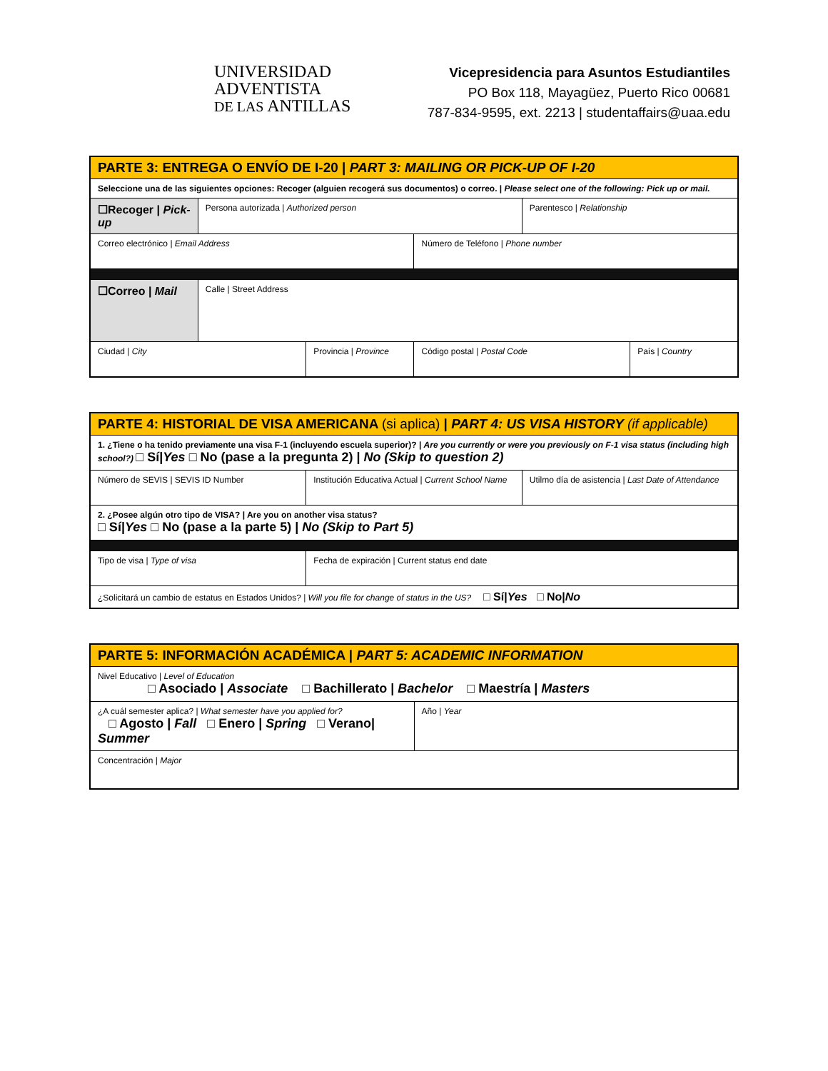UNIVERSIDAD
ADVENTISTA
DE LAS ANTILLAS
Vicepresidencia para Asuntos Estudiantiles
PO Box 118, Mayagüez, Puerto Rico 00681
787-834-9595, ext. 2213 | studentaffairs@uaa.edu
| PARTE 3: ENTREGA O ENVÍO DE I-20 / PART 3: MAILING OR PICK-UP OF I-20 | | | | | |
| Seleccione una de las siguientes opciones: Recoger (alguien recogerá sus documentos) o correo. / Please select one of the following: Pick up or mail. | | | | | |
| ☐Recoger / Pick-up | Persona autorizada / Authorized person | | | Parentesco / Relationship | |
| Correo electrónico / Email Address | | | Número de Teléfono / Phone number | | |
| ☐Correo / Mail | Calle / Street Address | | | | |
| Ciudad / City | | Provincia / Province | Código postal / Postal Code | | País / Country |
| PARTE 4: HISTORIAL DE VISA AMERICANA (si aplica) / PART 4: US VISA HISTORY (if applicable) | | |
| 1. ¿Tiene o ha tenido previamente una visa F-1 (incluyendo escuela superior)? / Are you currently or were you previously on F-1 visa status (including high school?) □ Sí/ Yes □ No (pase a la pregunta 2) / No (Skip to question 2) | | |
| Número de SEVIS / SEVIS ID Number | Institución Educativa Actual / Current School Name | Utilmo día de asistencia / Last Date of Attendance |
| 2. ¿Posee algún otro tipo de VISA? / Are you on another visa status? □ Sí/ Yes □ No (pase a la parte 5) / No (Skip to Part 5) | | |
| Tipo de visa / Type of visa | Fecha de expiración / Current status end date | |
| ¿Solicitará un cambio de estatus en Estados Unidos? / Will you file for change of status in the US? □ Sí/ Yes □ No/ No | | |
| PARTE 5: INFORMACIÓN ACADÉMICA / PART 5: ACADEMIC INFORMATION | |
| Nivel Educativo / Level of Education □ Asociado / Associate □ Bachillerato / Bachelor □ Maestría / Masters | |
| ¿A cuál semester aplica? / What semester have you applied for? □ Agosto / Fall □ Enero / Spring □ Verano/ Summer | Año / Year |
| Concentración / Major | |